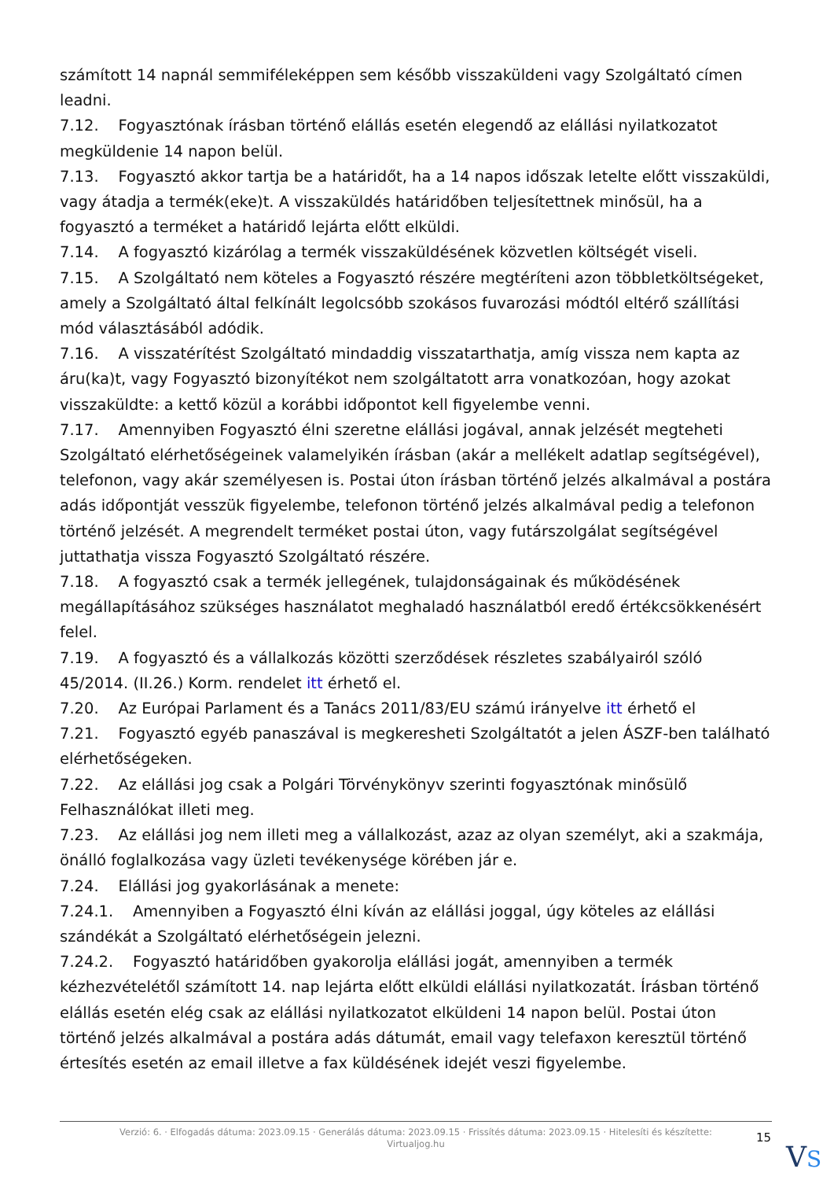számított 14 napnál semmiféleképpen sem később visszaküldeni vagy Szolgáltató címen leadni.
7.12. Fogyasztónak írásban történő elállás esetén elegendő az elállási nyilatkozatot megküldenie 14 napon belül.
7.13. Fogyasztó akkor tartja be a határidőt, ha a 14 napos időszak letelte előtt visszaküldi, vagy átadja a termék(eke)t. A visszaküldés határidőben teljesítettnek minősül, ha a fogyasztó a terméket a határidő lejárta előtt elküldi.
7.14. A fogyasztó kizárólag a termék visszaküldésének közvetlen költségét viseli.
7.15. A Szolgáltató nem köteles a Fogyasztó részére megtéríteni azon többletköltségeket, amely a Szolgáltató által felkínált legolcsóbb szokásos fuvarozási módtól eltérő szállítási mód választásából adódik.
7.16. A visszatérítést Szolgáltató mindaddig visszatarthatja, amíg vissza nem kapta az áru(ka)t, vagy Fogyasztó bizonyítékot nem szolgáltatott arra vonatkozóan, hogy azokat visszaküldte: a kettő közül a korábbi időpontot kell figyelembe venni.
7.17. Amennyiben Fogyasztó élni szeretne elállási jogával, annak jelzését megteheti Szolgáltató elérhetőségeinek valamelyikén írásban (akár a mellékelt adatlap segítségével), telefonon, vagy akár személyesen is. Postai úton írásban történő jelzés alkalmával a postára adás időpontját vesszük figyelembe, telefonon történő jelzés alkalmával pedig a telefonon történő jelzését. A megrendelt terméket postai úton, vagy futárszolgálat segítségével juttathatja vissza Fogyasztó Szolgáltató részére.
7.18. A fogyasztó csak a termék jellegének, tulajdonságainak és működésének megállapításához szükséges használatot meghaladó használatból eredő értékcsökkenésért felel.
7.19. A fogyasztó és a vállalkozás közötti szerződések részletes szabályairól szóló 45/2014. (II.26.) Korm. rendelet itt érhető el.
7.20. Az Európai Parlament és a Tanács 2011/83/EU számú irányelve itt érhető el
7.21. Fogyasztó egyéb panaszával is megkeresheti Szolgáltatót a jelen ÁSZF-ben található elérhetőségeken.
7.22. Az elállási jog csak a Polgári Törvénykönyv szerinti fogyasztónak minősülő Felhasználókat illeti meg.
7.23. Az elállási jog nem illeti meg a vállalkozást, azaz az olyan személyt, aki a szakmája, önálló foglalkozása vagy üzleti tevékenysége körében jár e.
7.24. Elállási jog gyakorlásának a menete:
7.24.1. Amennyiben a Fogyasztó élni kíván az elállási joggal, úgy köteles az elállási szándékát a Szolgáltató elérhetőségein jelezni.
7.24.2. Fogyasztó határidőben gyakorolja elállási jogát, amennyiben a termék kézhezvételétől számított 14. nap lejárta előtt elküldi elállási nyilatkozatát. Írásban történő elállás esetén elég csak az elállási nyilatkozatot elküldeni 14 napon belül. Postai úton történő jelzés alkalmával a postára adás dátumát, email vagy telefaxon keresztül történő értesítés esetén az email illetve a fax küldésének idejét veszi figyelembe.
Verzió: 6. · Elfogadás dátuma: 2023.09.15 · Generálás dátuma: 2023.09.15 · Frissítés dátuma: 2023.09.15 · Hitelesíti és készítette:
Virtualjog.hu
15
VS